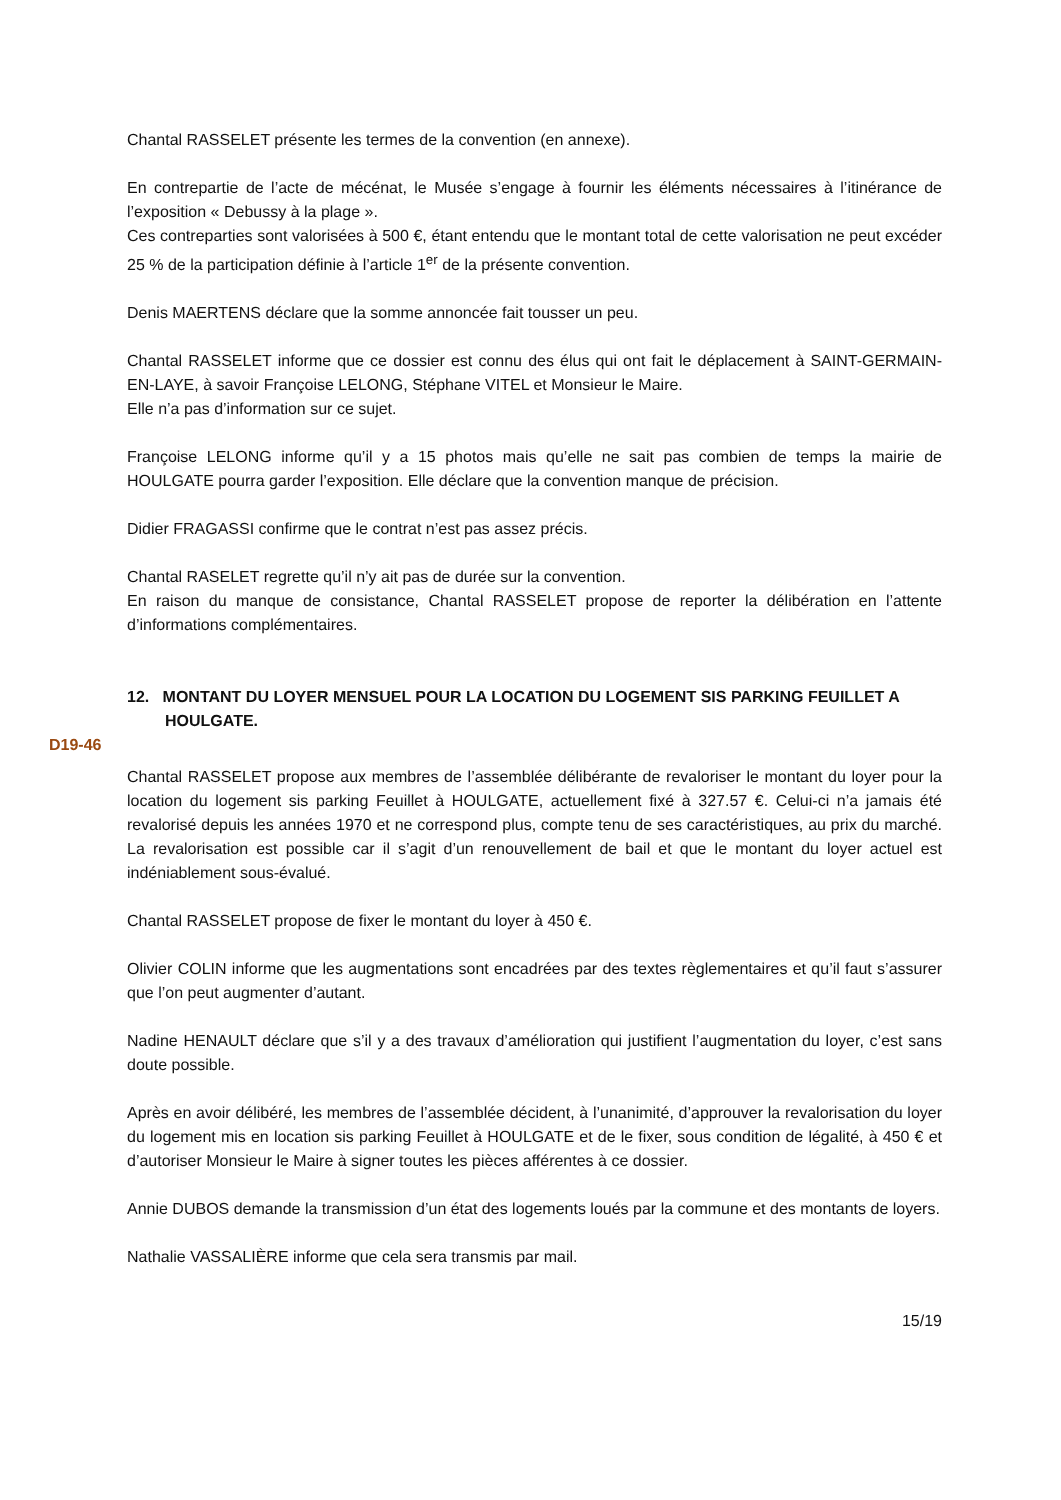Chantal RASSELET présente les termes de la convention (en annexe).
En contrepartie de l’acte de mécénat, le Musée s’engage à fournir les éléments nécessaires à l’itinérance de l’exposition « Debussy à la plage ».
Ces contreparties sont valorisées à 500 €, étant entendu que le montant total de cette valorisation ne peut excéder 25 % de la participation définie à l’article 1<sup>er</sup> de la présente convention.
Denis MAERTENS déclare que la somme annoncée fait tousser un peu.
Chantal RASSELET informe que ce dossier est connu des élus qui ont fait le déplacement à SAINT-GERMAIN-EN-LAYE, à savoir Françoise LELONG, Stéphane VITEL et Monsieur le Maire.
Elle n’a pas d’information sur ce sujet.
Françoise LELONG informe qu’il y a 15 photos mais qu’elle ne sait pas combien de temps la mairie de HOULGATE pourra garder l’exposition. Elle déclare que la convention manque de précision.
Didier FRAGASSI confirme que le contrat n’est pas assez précis.
Chantal RASELET regrette qu’il n’y ait pas de durée sur la convention.
En raison du manque de consistance, Chantal RASSELET propose de reporter la délibération en l’attente d’informations complémentaires.
12. MONTANT DU LOYER MENSUEL POUR LA LOCATION DU LOGEMENT SIS PARKING FEUILLET A HOULGATE.
D19-46
Chantal RASSELET propose aux membres de l’assemblée délibérante de revaloriser le montant du loyer pour la location du logement sis parking Feuillet à HOULGATE, actuellement fixé à 327.57 €. Celui-ci n’a jamais été revalorisé depuis les années 1970 et ne correspond plus, compte tenu de ses caractéristiques, au prix du marché. La revalorisation est possible car il s’agit d’un renouvellement de bail et que le montant du loyer actuel est indéniablement sous-évalué.
Chantal RASSELET propose de fixer le montant du loyer à 450 €.
Olivier COLIN informe que les augmentations sont encadrées par des textes règlementaires et qu’il faut s’assurer que l’on peut augmenter d’autant.
Nadine HENAULT déclare que s’il y a des travaux d’amélioration qui justifient l’augmentation du loyer, c’est sans doute possible.
Après en avoir délibéré, les membres de l’assemblée décident, à l’unanimité, d’approuver la revalorisation du loyer du logement mis en location sis parking Feuillet à HOULGATE et de le fixer, sous condition de légalité, à 450 € et d’autoriser Monsieur le Maire à signer toutes les pièces afférentes à ce dossier.
Annie DUBOS demande la transmission d’un état des logements loués par la commune et des montants de loyers.
Nathalie VASSALIÈRE informe que cela sera transmis par mail.
15/19